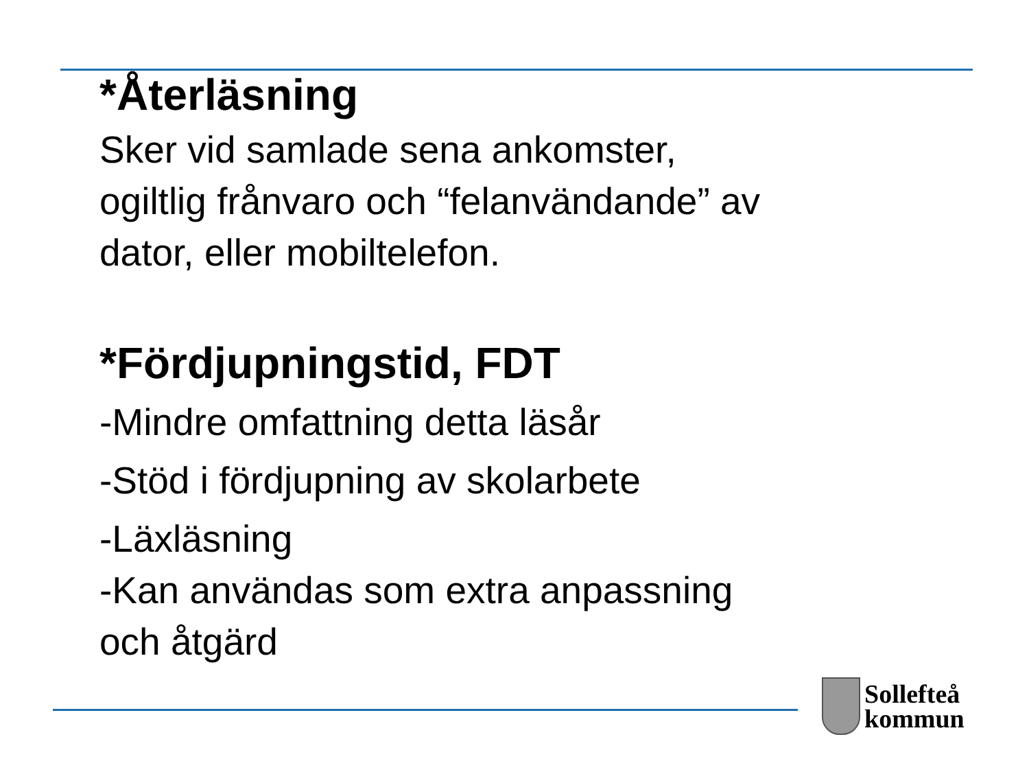*Återläsning
Sker vid samlade sena ankomster,
ogiltlig frånvaro och “felanvändande” av
dator, eller mobiltelefon.
*Fördjupningstid, FDT
-Mindre omfattning detta läsår
-Stöd i fördjupning av skolarbete
-Läxläsning
-Kan användas som extra anpassning
och åtgärd
Sollefteå
kommun